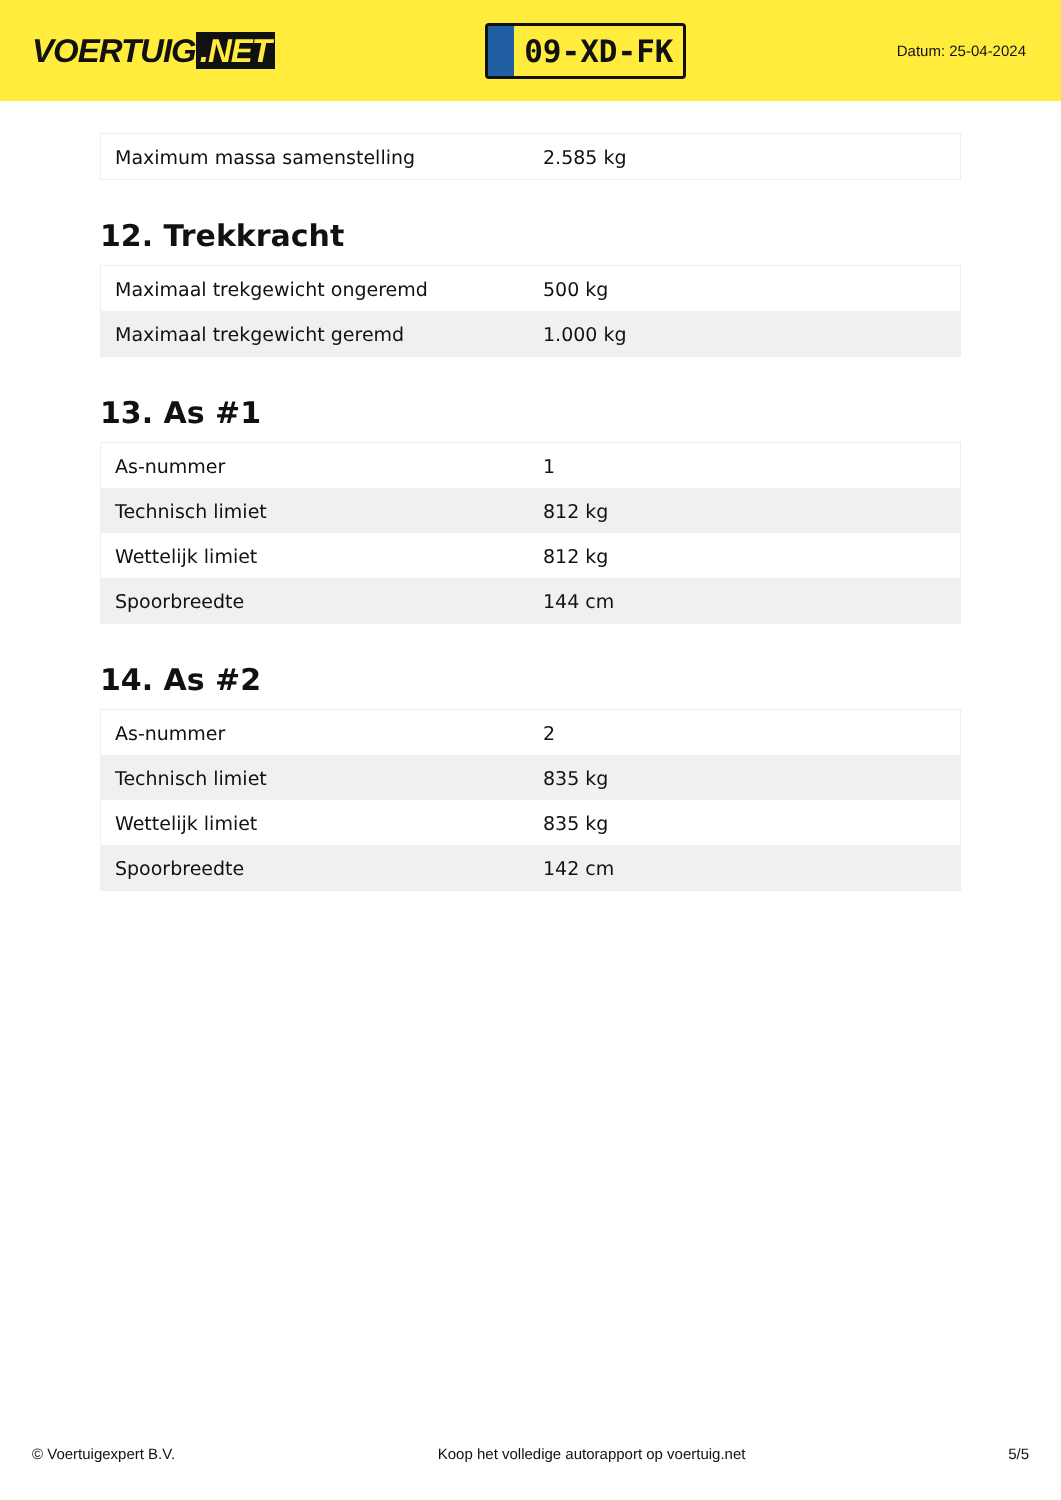VOERTUIG.NET
09-XD-FK
Datum: 25-04-2024
| Maximum massa samenstelling | 2.585 kg |
12. Trekkracht
| Maximaal trekgewicht ongeremd | 500 kg |
| Maximaal trekgewicht geremd | 1.000 kg |
13. As #1
| As-nummer | 1 |
| Technisch limiet | 812 kg |
| Wettelijk limiet | 812 kg |
| Spoorbreedte | 144 cm |
14. As #2
| As-nummer | 2 |
| Technisch limiet | 835 kg |
| Wettelijk limiet | 835 kg |
| Spoorbreedte | 142 cm |
© Voertuigexpert B.V. Koop het volledige autorapport op voertuig.net 5/5